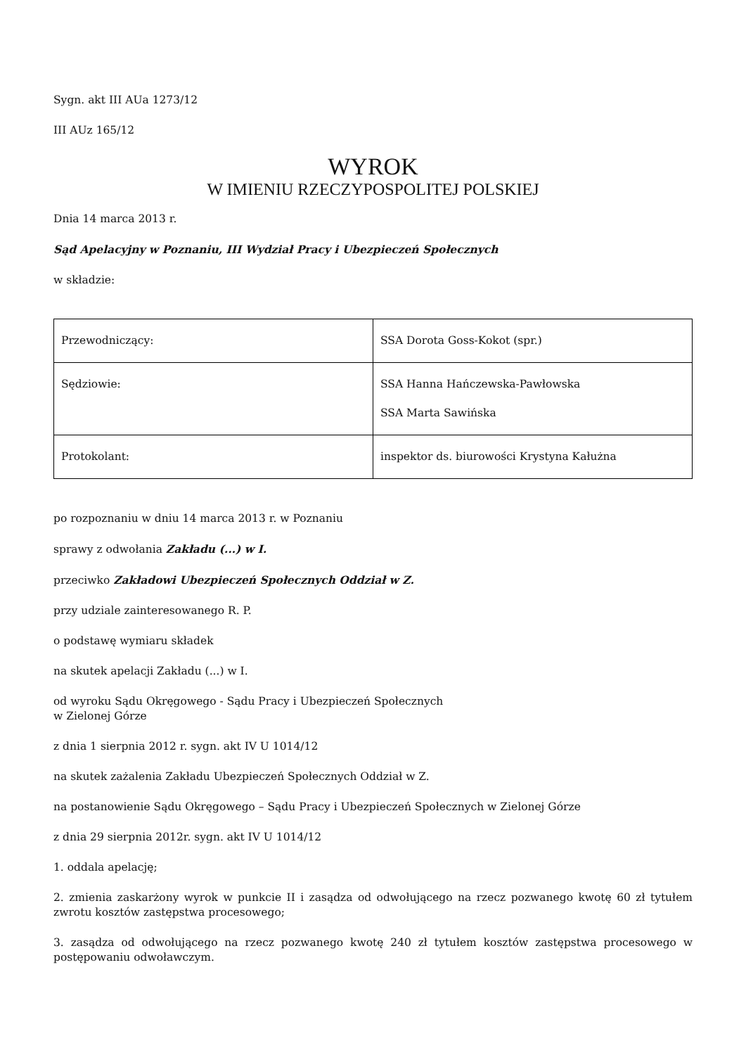Sygn. akt III AUa 1273/12
III AUz 165/12
WYROK
W IMIENIU RZECZYPOSPOLITEJ POLSKIEJ
Dnia 14 marca 2013 r.
Sąd Apelacyjny w Poznaniu, III Wydział Pracy i Ubezpieczeń Społecznych
w składzie:
| Przewodniczący: | SSA Dorota Goss-Kokot (spr.) |
| Sędziowie: | SSA Hanna Hańczewska-Pawłowska SSA Marta Sawińska |
| Protokolant: | inspektor ds. biurowości Krystyna Kałużna |
po rozpoznaniu w dniu 14 marca 2013 r. w Poznaniu
sprawy z odwołania Zakładu (...) w I.
przeciwko Zakładowi Ubezpieczeń Społecznych Oddział w Z.
przy udziale zainteresowanego R. P.
o podstawę wymiaru składek
na skutek apelacji Zakładu (...) w I.
od wyroku Sądu Okręgowego - Sądu Pracy i Ubezpieczeń Społecznych
w Zielonej Górze
z dnia 1 sierpnia 2012 r. sygn. akt IV U 1014/12
na skutek zażalenia Zakładu Ubezpieczeń Społecznych Oddział w Z.
na postanowienie Sądu Okręgowego – Sądu Pracy i Ubezpieczeń Społecznych w Zielonej Górze
z dnia 29 sierpnia 2012r. sygn. akt IV U 1014/12
1. oddala apelację;
2. zmienia zaskarżony wyrok w punkcie II i zasądza od odwołującego na rzecz pozwanego kwotę 60 zł tytułem zwrotu kosztów zastępstwa procesowego;
3. zasądza od odwołującego na rzecz pozwanego kwotę 240 zł tytułem kosztów zastępstwa procesowego w postępowaniu odwoławczym.